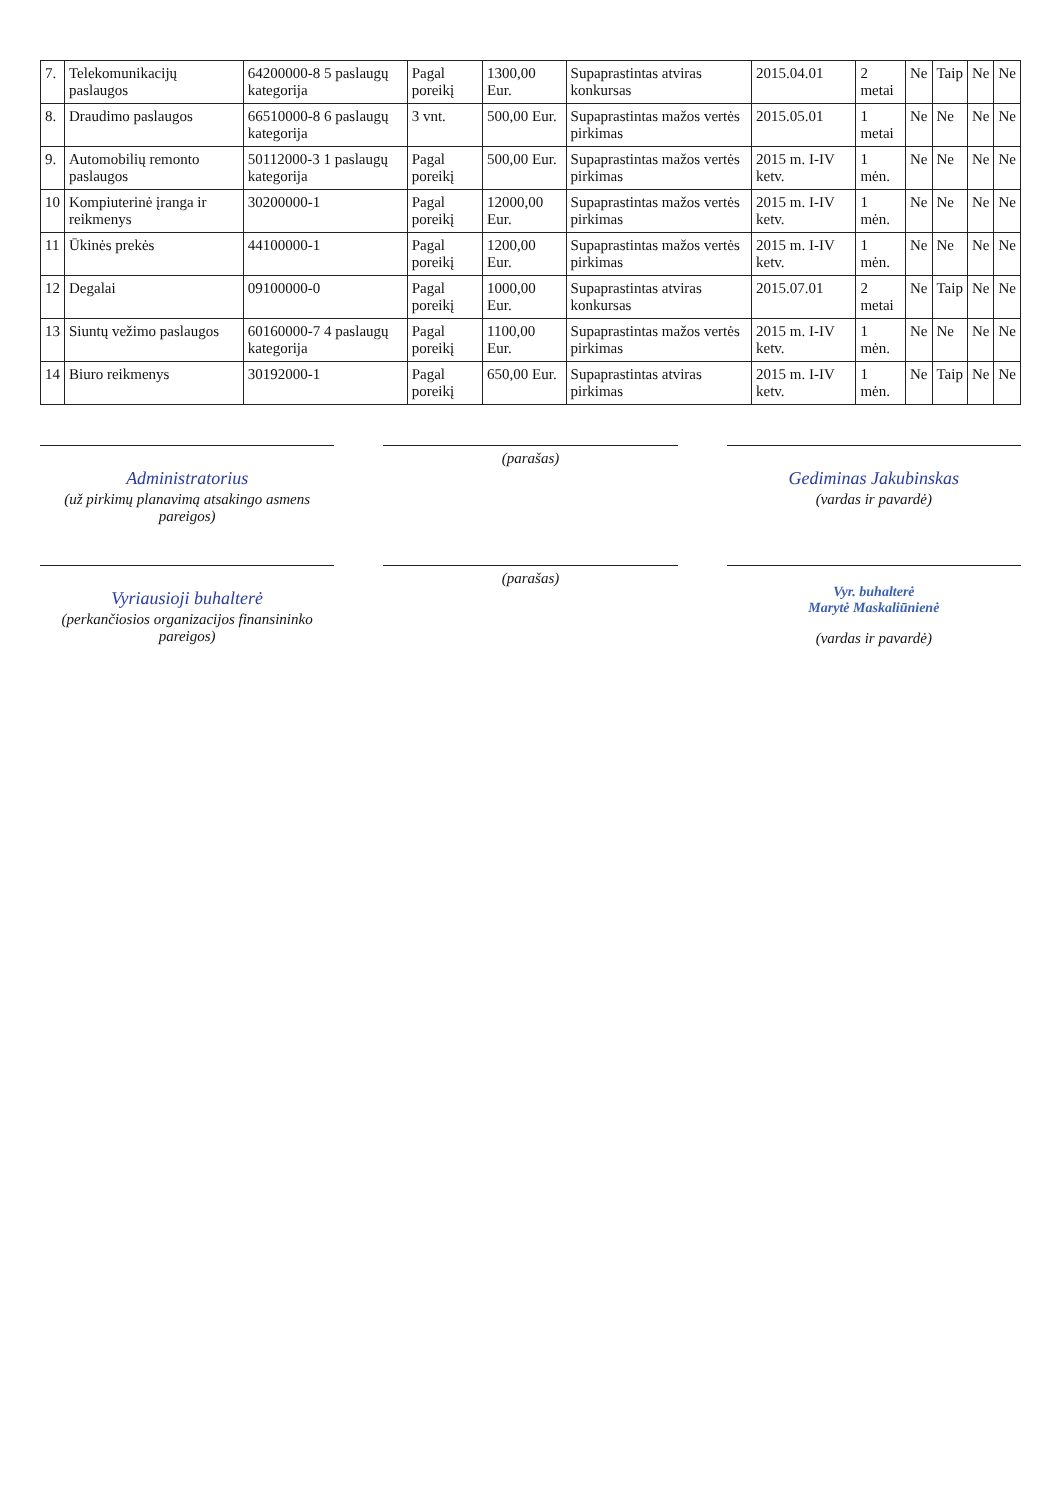| 7. | Telekomunikacijų paslaugos | 64200000-8 5 paslaugų kategorija | Pagal poreikį | 1300,00 Eur. | Supaprastintas atviras konkursas | 2015.04.01 | 2 metai | Ne | Taip | Ne | Ne |
| 8. | Draudimo paslaugos | 66510000-8 6 paslaugų kategorija | 3 vnt. | 500,00 Eur. | Supaprastintas mažos vertės pirkimas | 2015.05.01 | 1 metai | Ne | Ne | Ne | Ne |
| 9. | Automobilių remonto paslaugos | 50112000-3 1 paslaugų kategorija | Pagal poreikį | 500,00 Eur. | Supaprastintas mažos vertės pirkimas | 2015 m. I-IV ketv. | 1 mėn. | Ne | Ne | Ne | Ne |
| 10 | Kompiuterinė įranga ir reikmenys | 30200000-1 | Pagal poreikį | 12000,00 Eur. | Supaprastintas mažos vertės pirkimas | 2015 m. I-IV ketv. | 1 mėn. | Ne | Ne | Ne | Ne |
| 11 | Ūkinės prekės | 44100000-1 | Pagal poreikį | 1200,00 Eur. | Supaprastintas mažos vertės pirkimas | 2015 m. I-IV ketv. | 1 mėn. | Ne | Ne | Ne | Ne |
| 12 | Degalai | 09100000-0 | Pagal poreikį | 1000,00 Eur. | Supaprastintas atviras konkursas | 2015.07.01 | 2 metai | Ne | Taip | Ne | Ne |
| 13 | Siuntų vežimo paslaugos | 60160000-7 4 paslaugų kategorija | Pagal poreikį | 1100,00 Eur. | Supaprastintas mažos vertės pirkimas | 2015 m. I-IV ketv. | 1 mėn. | Ne | Ne | Ne | Ne |
| 14 | Biuro reikmenys | 30192000-1 | Pagal poreikį | 650,00 Eur. | Supaprastintas atviras pirkimas | 2015 m. I-IV ketv. | 1 mėn. | Ne | Taip | Ne | Ne |
Administratorius
(už pirkimų planavimą atsakingo asmens pareigos)
(parašas)
Gediminas Jakubinskas
(vardas ir pavardė)
Vyriausioji buhalterė
(perkančiosios organizacijos finansininko pareigos)
(parašas)
Vyr. buhalterė
Marytė Maskaliūnienė
(vardas ir pavardė)